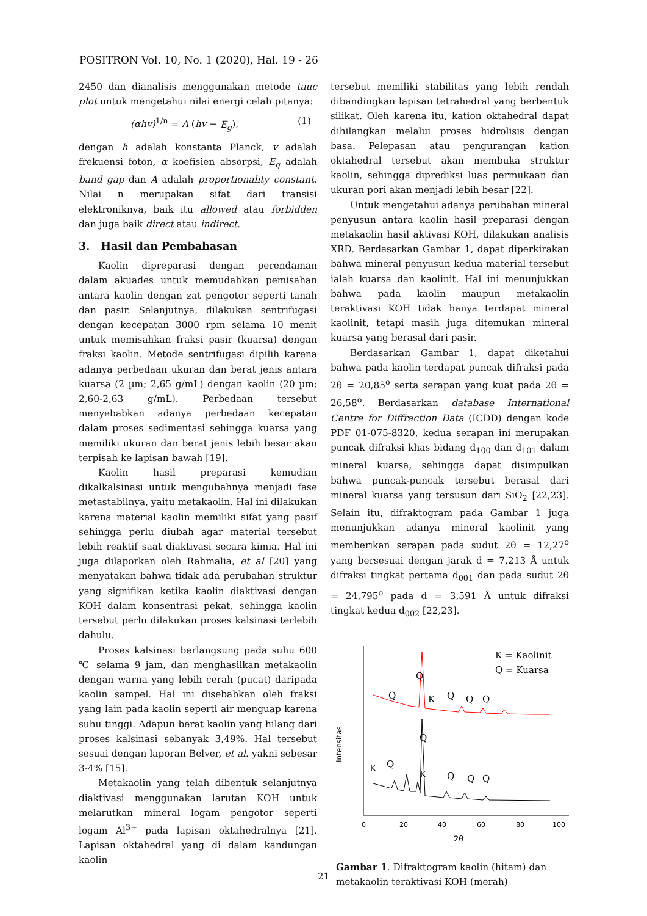POSITRON Vol. 10, No. 1 (2020), Hal. 19 - 26
2450 dan dianalisis menggunakan metode tauc plot untuk mengetahui nilai energi celah pitanya:
(αhv)<sup>1/n</sup> = A (hv − E<sub>g</sub>), (1)
dengan h adalah konstanta Planck, v adalah frekuensi foton, α koefisien absorpsi, E<sub>g</sub> adalah band gap dan A adalah proportionality constant. Nilai n merupakan sifat dari transisi elektroniknya, baik itu allowed atau forbidden dan juga baik direct atau indirect.
3. Hasil dan Pembahasan
Kaolin dipreparasi dengan perendaman dalam akuades untuk memudahkan pemisahan antara kaolin dengan zat pengotor seperti tanah dan pasir. Selanjutnya, dilakukan sentrifugasi dengan kecepatan 3000 rpm selama 10 menit untuk memisahkan fraksi pasir (kuarsa) dengan fraksi kaolin. Metode sentrifugasi dipilih karena adanya perbedaan ukuran dan berat jenis antara kuarsa (2 µm; 2,65 g/mL) dengan kaolin (20 µm; 2,60-2,63 g/mL). Perbedaan tersebut menyebabkan adanya perbedaan kecepatan dalam proses sedimentasi sehingga kuarsa yang memiliki ukuran dan berat jenis lebih besar akan terpisah ke lapisan bawah [19].
Kaolin hasil preparasi kemudian dikalkalsinasi untuk mengubahnya menjadi fase metastabilnya, yaitu metakaolin. Hal ini dilakukan karena material kaolin memiliki sifat yang pasif sehingga perlu diubah agar material tersebut lebih reaktif saat diaktivasi secara kimia. Hal ini juga dilaporkan oleh Rahmalia, et al [20] yang menyatakan bahwa tidak ada perubahan struktur yang signifikan ketika kaolin diaktivasi dengan KOH dalam konsentrasi pekat, sehingga kaolin tersebut perlu dilakukan proses kalsinasi terlebih dahulu.
Proses kalsinasi berlangsung pada suhu 600 ℃ selama 9 jam, dan menghasilkan metakaolin dengan warna yang lebih cerah (pucat) daripada kaolin sampel. Hal ini disebabkan oleh fraksi yang lain pada kaolin seperti air menguap karena suhu tinggi. Adapun berat kaolin yang hilang dari proses kalsinasi sebanyak 3,49%. Hal tersebut sesuai dengan laporan Belver, et al. yakni sebesar 3-4% [15].
Metakaolin yang telah dibentuk selanjutnya diaktivasi menggunakan larutan KOH untuk melarutkan mineral logam pengotor seperti logam Al<sup>3+</sup> pada lapisan oktahedralnya [21]. Lapisan oktahedral yang di dalam kandungan kaolin
tersebut memiliki stabilitas yang lebih rendah dibandingkan lapisan tetrahedral yang berbentuk silikat. Oleh karena itu, kation oktahedral dapat dihilangkan melalui proses hidrolisis dengan basa. Pelepasan atau pengurangan kation oktahedral tersebut akan membuka struktur kaolin, sehingga diprediksi luas permukaan dan ukuran pori akan menjadi lebih besar [22].
Untuk mengetahui adanya perubahan mineral penyusun antara kaolin hasil preparasi dengan metakaolin hasil aktivasi KOH, dilakukan analisis XRD. Berdasarkan Gambar 1, dapat diperkirakan bahwa mineral penyusun kedua material tersebut ialah kuarsa dan kaolinit. Hal ini menunjukkan bahwa pada kaolin maupun metakaolin teraktivasi KOH tidak hanya terdapat mineral kaolinit, tetapi masih juga ditemukan mineral kuarsa yang berasal dari pasir.
Berdasarkan Gambar 1, dapat diketahui bahwa pada kaolin terdapat puncak difraksi pada 2θ = 20,85<sup>o</sup> serta serapan yang kuat pada 2θ = 26,58<sup>o</sup>. Berdasarkan database International Centre for Diffraction Data (ICDD) dengan kode PDF 01-075-8320, kedua serapan ini merupakan puncak difraksi khas bidang d<sub>100</sub> dan d<sub>101</sub> dalam mineral kuarsa, sehingga dapat disimpulkan bahwa puncak-puncak tersebut berasal dari mineral kuarsa yang tersusun dari SiO<sub>2</sub> [22,23]. Selain itu, difraktogram pada Gambar 1 juga menunjukkan adanya mineral kaolinit yang memberikan serapan pada sudut 2θ = 12,27<sup>o</sup> yang bersesuai dengan jarak d = 7,213 Å untuk difraksi tingkat pertama d<sub>001</sub> dan pada sudut 2θ = 24,795<sup>o</sup> pada d = 3,591 Å untuk difraksi tingkat kedua d<sub>002</sub> [22,23].
Intensitas
K = Kaolinit
Q = Kuarsa
Q
Q
K
Q
Q
Q
Q
K
Q
K
Q
Q
Q
0
20
40
60
80
100
2θ
Gambar 1. Difraktogram kaolin (hitam) dan metakaolin teraktivasi KOH (merah)
21